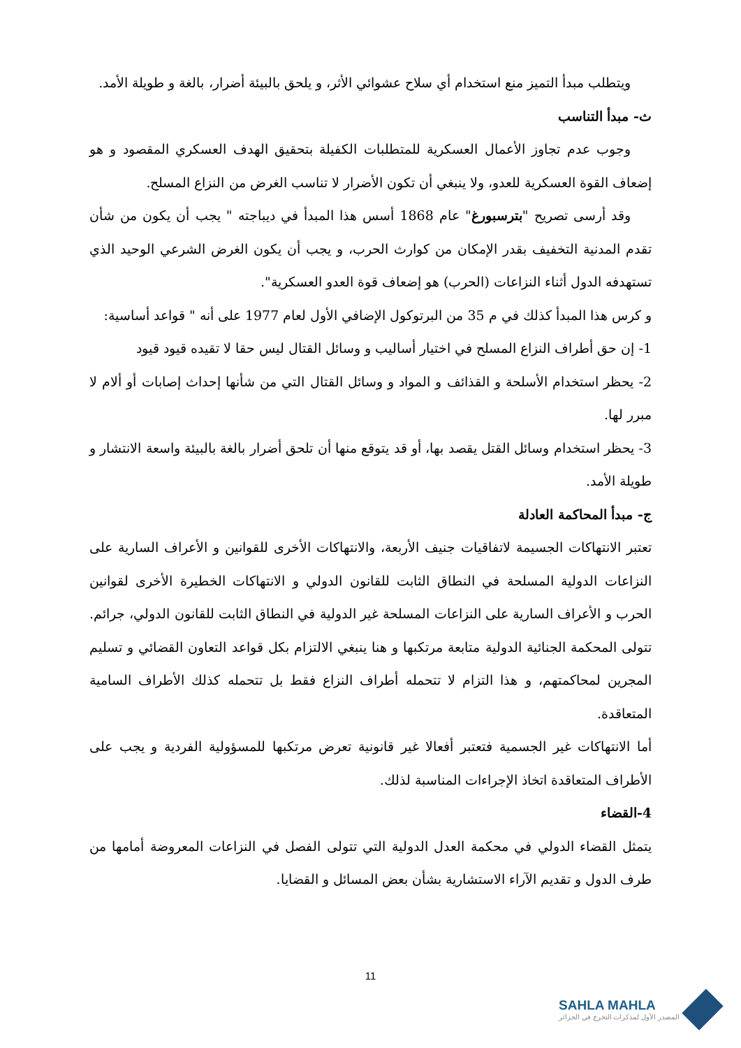ويتطلب مبدأ التميز منع استخدام أي سلاح عشوائي الأثر، و يلحق بالبيئة أضرار، بالغة و طويلة الأمد.
ث- مبدأ التناسب
وجوب عدم تجاوز الأعمال العسكرية للمتطلبات الكفيلة بتحقيق الهدف العسكري المقصود و هو إضعاف القوة العسكرية للعدو، ولا ينبغي أن تكون الأضرار لا تناسب الغرض من النزاع المسلح.
وقد أرسى تصريح "بترسبورغ" عام 1868 أسس هذا المبدأ في ديباجته " يجب أن يكون من شأن تقدم المدنية التخفيف بقدر الإمكان من كوارث الحرب، و يجب أن يكون الغرض الشرعي الوحيد الذي تستهدفه الدول أثناء النزاعات (الحرب) هو إضعاف قوة العدو العسكرية".
و كرس هذا المبدأ كذلك في م 35 من البرتوكول الإضافي الأول لعام 1977 على أنه " قواعد أساسية:
1- إن حق أطراف النزاع المسلح في اختيار أساليب و وسائل القتال ليس حقا لا تقيده قيود قيود
2- يحظر استخدام الأسلحة و القذائف و المواد و وسائل القتال التي من شأنها إحداث إصابات أو ألام لا مبرر لها.
3- يحظر استخدام وسائل القتل يقصد بها، أو قد يتوقع منها أن تلحق أضرار بالغة بالبيئة واسعة الانتشار و طويلة الأمد.
ج- مبدأ المحاكمة العادلة
تعتبر الانتهاكات الجسيمة لاتفاقيات جنيف الأربعة، والانتهاكات الأخرى للقوانين و الأعراف السارية على النزاعات الدولية المسلحة في النطاق الثابت للقانون الدولي و الانتهاكات الخطيرة الأخرى لقوانين الحرب و الأعراف السارية على النزاعات المسلحة غير الدولية في النطاق الثابت للقانون الدولي، جرائم. تتولى المحكمة الجنائية الدولية متابعة مرتكبها و هنا ينبغي الالتزام بكل قواعد التعاون القضائي و تسليم المجرين لمحاكمتهم، و هذا التزام لا تتحمله أطراف النزاع فقط بل تتحمله كذلك الأطراف السامية المتعاقدة.
أما الانتهاكات غير الجسمية فتعتبر أفعالا غير قانونية تعرض مرتكبها للمسؤولية الفردية و يجب على الأطراف المتعاقدة اتخاذ الإجراءات المناسبة لذلك.
4-القضاء
يتمثل القضاء الدولي في محكمة العدل الدولية التي تتولى الفصل في النزاعات المعروضة أمامها من طرف الدول و تقديم الآراء الاستشارية بشأن بعض المسائل و القضايا.
11
SAHLA MAHLA
المصدر الأول لمذكرات التخرج في الجزائر